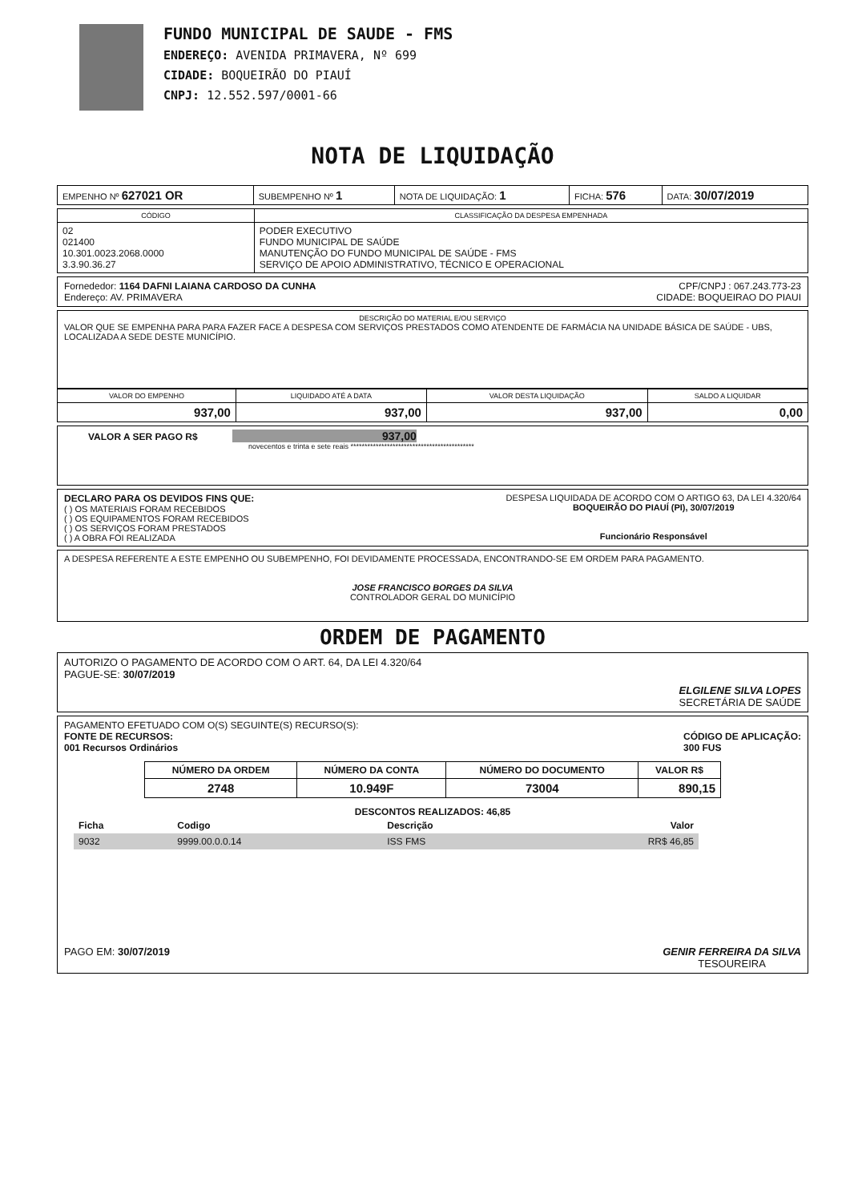FUNDO MUNICIPAL DE SAUDE - FMS
ENDEREÇO: AVENIDA PRIMAVERA, Nº 699
CIDADE: BOQUEIRÃO DO PIAUÍ
CNPJ: 12.552.597/0001-66
NOTA DE LIQUIDAÇÃO
| EMPENHO Nº 627021 OR | SUBEMPENHO Nº 1 | NOTA DE LIQUIDAÇÃO: 1 | FICHA: 576 | DATA: 30/07/2019 |
| CÓDIGO | CLASSIFICAÇÃO DA DESPESA EMPENHADA |
| --- | --- |
| 02 021400 10.301.0023.2068.0000 3.3.90.36.27 | PODER EXECUTIVO FUNDO MUNICIPAL DE SAÚDE MANUTENÇÃO DO FUNDO MUNICIPAL DE SAÚDE - FMS SERVIÇO DE APOIO ADMINISTRATIVO, TÉCNICO E OPERACIONAL |
Fornededor: 1164 DAFNI LAIANA CARDOSO DA CUNHA CPF/CNPJ : 067.243.773-23
Endereço: AV. PRIMAVERA CIDADE: BOQUEIRAO DO PIAUI
DESCRIÇÃO DO MATERIAL E/OU SERVIÇO
VALOR QUE SE EMPENHA PARA PARA FAZER FACE A DESPESA COM SERVIÇOS PRESTADOS COMO ATENDENTE DE FARMÁCIA NA UNIDADE BÁSICA DE SAÚDE - UBS, LOCALIZADA A SEDE DESTE MUNICÍPIO.
| VALOR DO EMPENHO | LIQUIDADO ATÉ A DATA | VALOR DESTA LIQUIDAÇÃO | SALDO A LIQUIDAR |
| --- | --- | --- | --- |
| 937,00 | 937,00 | 937,00 | 0,00 |
VALOR A SER PAGO R$ 937,00
novecentos e trinta e sete reais ********************************************
DECLARO PARA OS DEVIDOS FINS QUE:
( ) OS MATERIAIS FORAM RECEBIDOS
( ) OS EQUIPAMENTOS FORAM RECEBIDOS
( ) OS SERVIÇOS FORAM PRESTADOS
( ) A OBRA FOI REALIZADA
DESPESA LIQUIDADA DE ACORDO COM O ARTIGO 63, DA LEI 4.320/64
BOQUEIRÃO DO PIAUÍ (PI), 30/07/2019
Funcionário Responsável
A DESPESA REFERENTE A ESTE EMPENHO OU SUBEMPENHO, FOI DEVIDAMENTE PROCESSADA, ENCONTRANDO-SE EM ORDEM PARA PAGAMENTO.
JOSE FRANCISCO BORGES DA SILVA
CONTROLADOR GERAL DO MUNICÍPIO
ORDEM DE PAGAMENTO
AUTORIZO O PAGAMENTO DE ACORDO COM O ART. 64, DA LEI 4.320/64
PAGUE-SE: 30/07/2019 ELGILENE SILVA LOPES
SECRETÁRIA DE SAÚDE
PAGAMENTO EFETUADO COM O(S) SEGUINTE(S) RECURSO(S):
FONTE DE RECURSOS:
001 Recursos Ordinários CÓDIGO DE APLICAÇÃO:
300 FUS
| NÚMERO DA ORDEM | NÚMERO DA CONTA | NÚMERO DO DOCUMENTO | VALOR R$ |
| --- | --- | --- | --- |
| 2748 | 10.949F | 73004 | 890,15 |
DESCONTOS REALIZADOS: 46,85
| Ficha | Codigo | Descrição | Valor |
| --- | --- | --- | --- |
| 9032 | 9999.00.0.0.14 | ISS FMS | RR$ 46,85 |
PAGO EM: 30/07/2019 GENIR FERREIRA DA SILVA
TESOUREIRA